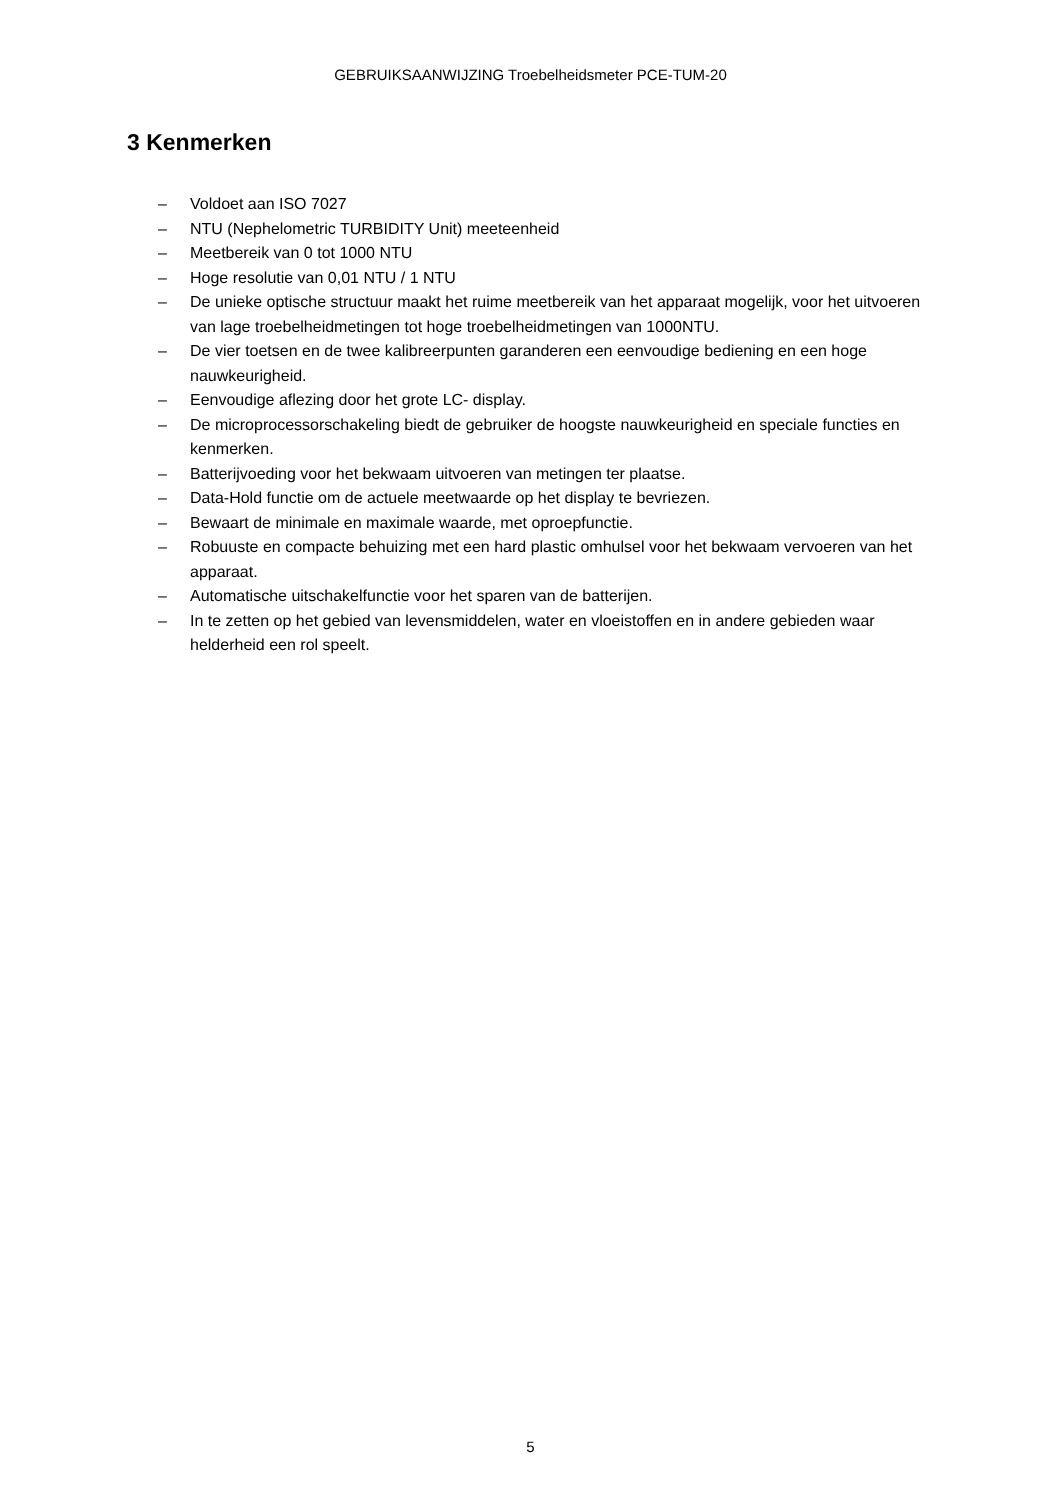GEBRUIKSAANWIJZING Troebelheidsmeter PCE-TUM-20
3 Kenmerken
– Voldoet aan ISO 7027
– NTU (Nephelometric TURBIDITY Unit) meeteenheid
– Meetbereik van 0 tot 1000 NTU
– Hoge resolutie van 0,01 NTU / 1 NTU
– De unieke optische structuur maakt het ruime meetbereik van het apparaat mogelijk, voor het uitvoeren van lage troebelheidmetingen tot hoge troebelheidmetingen van 1000NTU.
– De vier toetsen en de twee kalibreerpunten garanderen een eenvoudige bediening en een hoge nauwkeurigheid.
– Eenvoudige aflezing door het grote LC- display.
– De microprocessorschakeling biedt de gebruiker de hoogste nauwkeurigheid en speciale functies en kenmerken.
– Batterijvoeding voor het bekwaam uitvoeren van metingen ter plaatse.
– Data-Hold functie om de actuele meetwaarde op het display te bevriezen.
– Bewaart de minimale en maximale waarde, met oproepfunctie.
– Robuuste en compacte behuizing met een hard plastic omhulsel voor het bekwaam vervoeren van het apparaat.
– Automatische uitschakelfunctie voor het sparen van de batterijen.
– In te zetten op het gebied van levensmiddelen, water en vloeistoffen en in andere gebieden waar helderheid een rol speelt.
5